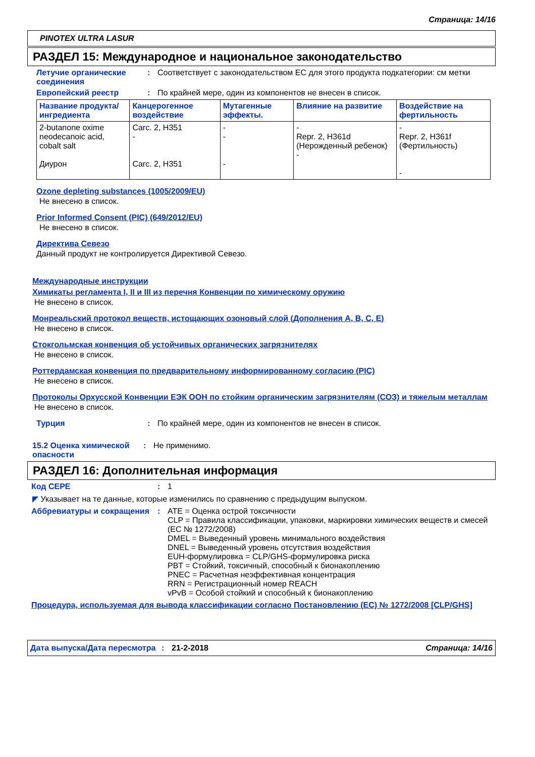Страница: 14/16
PINOTEX ULTRA LASUR
РАЗДЕЛ 15: Международное и национальное законодательство
Летучие органические соединения
: Соответствует с законодательством ЕС для этого продукта подкатегории: см метки
Европейский реестр : По крайней мере, один из компонентов не внесен в список.
| Название продукта/ ингредиента | Канцерогенное воздействие | Мутагенные эффекты. | Влияние на развитие | Воздействие на фертильность |
| --- | --- | --- | --- | --- |
| 2-butanone oxime neodecanoic acid, cobalt salt Диурон | Carc. 2, H351 - Carc. 2, H351 | - - - | - Repr. 2, H361d (Нерожденный ребенок) - | - Repr. 2, H361f (Фертильность) - |
Ozone depleting substances (1005/2009/EU)
Не внесено в список.
Prior Informed Consent (PIC) (649/2012/EU)
Не внесено в список.
Директива Севезо
Данный продукт не контролируется Директивой Севезо.
Международные инструкции
Химикаты регламента I, II и III из перечня Конвенции по химическому оружию
Не внесено в список.
Монреальский протокол веществ, истощающих озоновый слой (Дополнения A, B, C, E)
Не внесено в список.
Стокгольмская конвенция об устойчивых органических загрязнителях
Не внесено в список.
Роттердамская конвенция по предварительному информированному согласию (PIC)
Не внесено в список.
Протоколы Орхусской Конвенции ЕЭК ООН по стойким органическим загрязнителям (СОЗ) и тяжелым металлам
Не внесено в список.
Турция : По крайней мере, один из компонентов не внесен в список.
15.2 Оценка химической опасности
: Не применимо.
РАЗДЕЛ 16: Дополнительная информация
Код СЕРЕ : 1
◤ Указывает на те данные, которые изменились по сравнению с предыдущим выпуском.
Аббревиатуры и сокращения : ATE = Оценка острой токсичности
CLP = Правила классификации, упаковки, маркировки химических веществ и смесей (ЕС № 1272/2008)
DMEL = Выведенный уровень минимального воздействия
DNEL = Выведенный уровень отсутствия воздействия
EUH-формулировка = CLP/GHS-формулировка риска
PBT = Стойкий, токсичный, способный к бионакоплению
PNEC = Расчетная неэффективная концентрация
RRN = Регистрационный номер REACH
vPvB = Особой стойкий и способный к бионакоплению
Процедура, используемая для вывода классификации согласно Постановлению (ЕС) № 1272/2008 [CLP/GHS]
Дата выпуска/Дата пересмотра
: 21-2-2018 Страница: 14/16